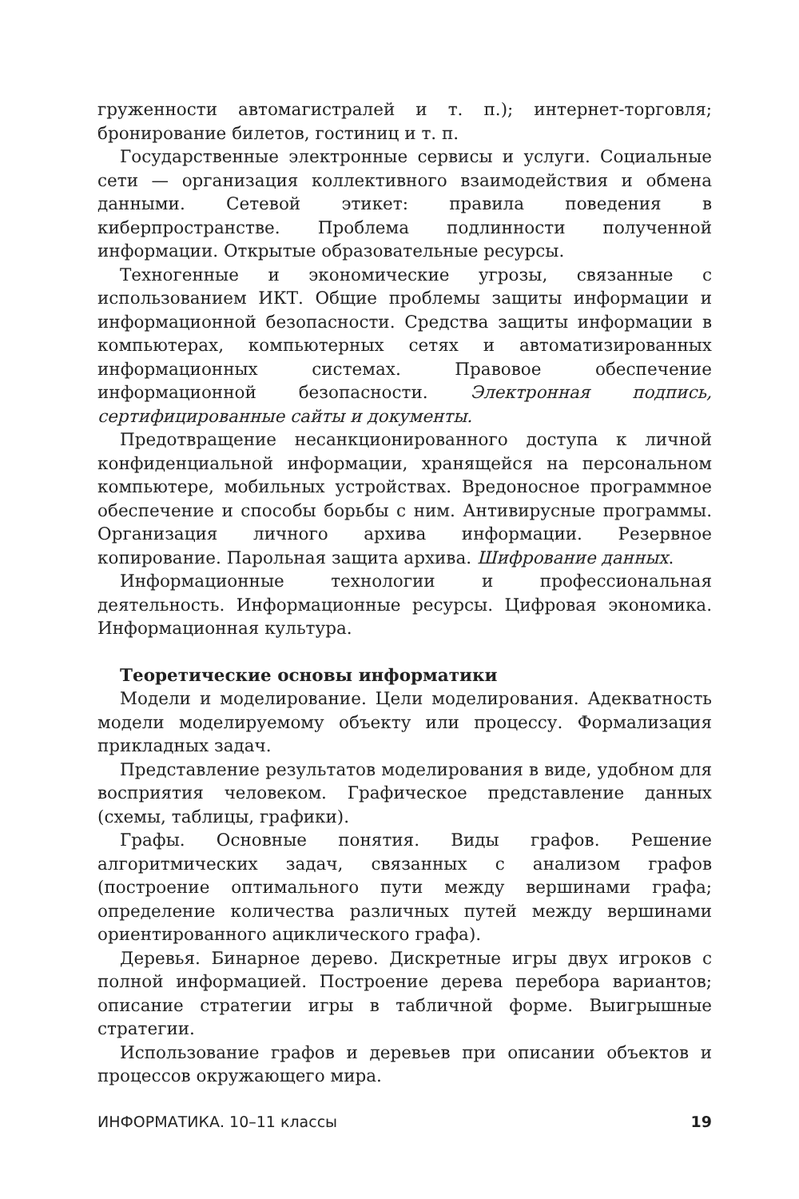груженности автомагистралей и т. п.); интернет-торговля; бронирование билетов, гостиниц и т. п.
Государственные электронные сервисы и услуги. Социальные сети — организация коллективного взаимодействия и обмена данными. Сетевой этикет: правила поведения в киберпространстве. Проблема подлинности полученной информации. Открытые образовательные ресурсы.
Техногенные и экономические угрозы, связанные с использованием ИКТ. Общие проблемы защиты информации и информационной безопасности. Средства защиты информации в компьютерах, компьютерных сетях и автоматизированных информационных системах. Правовое обеспечение информационной безопасности. Электронная подпись, сертифицированные сайты и документы.
Предотвращение несанкционированного доступа к личной конфиденциальной информации, хранящейся на персональном компьютере, мобильных устройствах. Вредоносное программное обеспечение и способы борьбы с ним. Антивирусные программы. Организация личного архива информации. Резервное копирование. Парольная защита архива. Шифрование данных.
Информационные технологии и профессиональная деятельность. Информационные ресурсы. Цифровая экономика. Информационная культура.
Теоретические основы информатики
Модели и моделирование. Цели моделирования. Адекватность модели моделируемому объекту или процессу. Формализация прикладных задач.
Представление результатов моделирования в виде, удобном для восприятия человеком. Графическое представление данных (схемы, таблицы, графики).
Графы. Основные понятия. Виды графов. Решение алгоритмических задач, связанных с анализом графов (построение оптимального пути между вершинами графа; определение количества различных путей между вершинами ориентированного ациклического графа).
Деревья. Бинарное дерево. Дискретные игры двух игроков с полной информацией. Построение дерева перебора вариантов; описание стратегии игры в табличной форме. Выигрышные стратегии.
Использование графов и деревьев при описании объектов и процессов окружающего мира.
ИНФОРМАТИКА. 10–11 классы 19